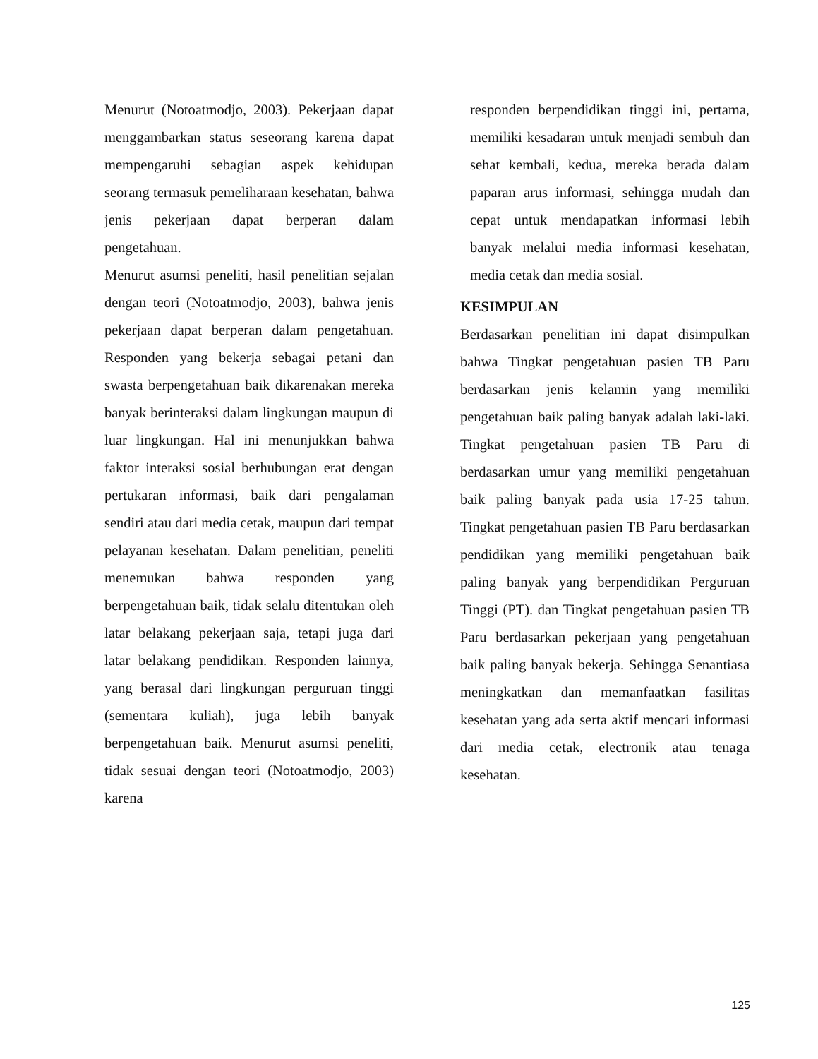Menurut (Notoatmodjo, 2003). Pekerjaan dapat menggambarkan status seseorang karena dapat mempengaruhi sebagian aspek kehidupan seorang termasuk pemeliharaan kesehatan, bahwa jenis pekerjaan dapat berperan dalam pengetahuan.
Menurut asumsi peneliti, hasil penelitian sejalan dengan teori (Notoatmodjo, 2003), bahwa jenis pekerjaan dapat berperan dalam pengetahuan. Responden yang bekerja sebagai petani dan swasta berpengetahuan baik dikarenakan mereka banyak berinteraksi dalam lingkungan maupun di luar lingkungan. Hal ini menunjukkan bahwa faktor interaksi sosial berhubungan erat dengan pertukaran informasi, baik dari pengalaman sendiri atau dari media cetak, maupun dari tempat pelayanan kesehatan. Dalam penelitian, peneliti menemukan bahwa responden yang berpengetahuan baik, tidak selalu ditentukan oleh latar belakang pekerjaan saja, tetapi juga dari latar belakang pendidikan. Responden lainnya, yang berasal dari lingkungan perguruan tinggi (sementara kuliah), juga lebih banyak berpengetahuan baik. Menurut asumsi peneliti, tidak sesuai dengan teori (Notoatmodjo, 2003) karena
responden berpendidikan tinggi ini, pertama, memiliki kesadaran untuk menjadi sembuh dan sehat kembali, kedua, mereka berada dalam paparan arus informasi, sehingga mudah dan cepat untuk mendapatkan informasi lebih banyak melalui media informasi kesehatan, media cetak dan media sosial.
KESIMPULAN
Berdasarkan penelitian ini dapat disimpulkan bahwa Tingkat pengetahuan pasien TB Paru berdasarkan jenis kelamin yang memiliki pengetahuan baik paling banyak adalah laki-laki. Tingkat pengetahuan pasien TB Paru di berdasarkan umur yang memiliki pengetahuan baik paling banyak pada usia 17-25 tahun. Tingkat pengetahuan pasien TB Paru berdasarkan pendidikan yang memiliki pengetahuan baik paling banyak yang berpendidikan Perguruan Tinggi (PT). dan Tingkat pengetahuan pasien TB Paru berdasarkan pekerjaan yang pengetahuan baik paling banyak bekerja. Sehingga Senantiasa meningkatkan dan memanfaatkan fasilitas kesehatan yang ada serta aktif mencari informasi dari media cetak, electronik atau tenaga kesehatan.
125